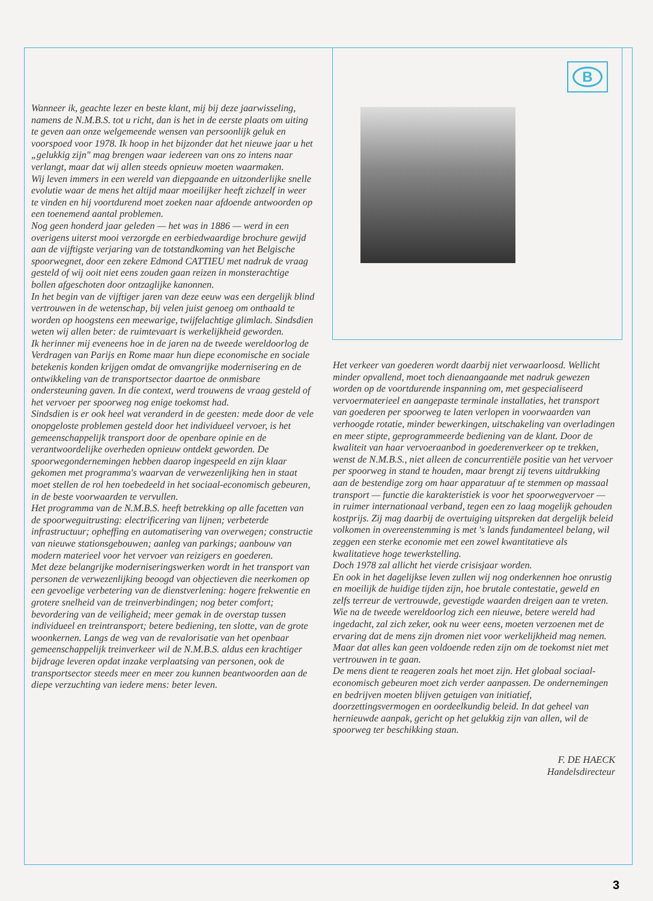B
Wanneer ik, geachte lezer en beste klant, mij bij deze jaarwisseling, namens de N.M.B.S. tot u richt, dan is het in de eerste plaats om uiting te geven aan onze welgemeende wensen van persoonlijk geluk en voorspoed voor 1978. Ik hoop in het bijzonder dat het nieuwe jaar u het „gelukkig zijn" mag brengen waar iedereen van ons zo intens naar verlangt, maar dat wij allen steeds opnieuw moeten waarmaken.
Wij leven immers in een wereld van diepgaande en uitzonderlijke snelle evolutie waar de mens het altijd maar moeilijker heeft zichzelf in weer te vinden en hij voortdurend moet zoeken naar afdoende antwoorden op een toenemend aantal problemen.
Nog geen honderd jaar geleden — het was in 1886 — werd in een overigens uiterst mooi verzorgde en eerbiedwaardige brochure gewijd aan de vijftigste verjaring van de totstandkoming van het Belgische spoorwegnet, door een zekere Edmond CATTIEU met nadruk de vraag gesteld of wij ooit niet eens zouden gaan reizen in monsterachtige bollen afgeschoten door ontzaglijke kanonnen.
In het begin van de vijftiger jaren van deze eeuw was een dergelijk blind vertrouwen in de wetenschap, bij velen juist genoeg om onthaald te worden op hoogstens een meewarige, twijfelachtige glimlach. Sindsdien weten wij allen beter: de ruimtevaart is werkelijkheid geworden.
Ik herinner mij eveneens hoe in de jaren na de tweede wereldoorlog de Verdragen van Parijs en Rome maar hun diepe economische en sociale betekenis konden krijgen omdat de omvangrijke modernisering en de ontwikkeling van de transportsector daartoe de onmisbare ondersteuning gaven. In die context, werd trouwens de vraag gesteld of het vervoer per spoorweg nog enige toekomst had.
Sindsdien is er ook heel wat veranderd in de geesten: mede door de vele onopgeloste problemen gesteld door het individueel vervoer, is het gemeenschappelijk transport door de openbare opinie en de verantwoordelijke overheden opnieuw ontdekt geworden. De spoorwegondernemingen hebben daarop ingespeeld en zijn klaar gekomen met programma's waarvan de verwezenlijking hen in staat moet stellen de rol hen toebedeeld in het sociaal-economisch gebeuren, in de beste voorwaarden te vervullen.
Het programma van de N.M.B.S. heeft betrekking op alle facetten van de spoorweguitrusting: electrificering van lijnen; verbeterde infrastructuur; opheffing en automatisering van overwegen; constructie van nieuwe stationsgebouwen; aanleg van parkings; aanbouw van modern materieel voor het vervoer van reizigers en goederen.
Met deze belangrijke moderniseringswerken wordt in het transport van personen de verwezenlijking beoogd van objectieven die neerkomen op een gevoelige verbetering van de dienstverlening: hogere frekwentie en grotere snelheid van de treinverbindingen; nog beter comfort; bevordering van de veiligheid; meer gemak in de overstap tussen individueel en treintransport; betere bediening, ten slotte, van de grote woonkernen. Langs de weg van de revalorisatie van het openbaar gemeenschappelijk treinverkeer wil de N.M.B.S. aldus een krachtiger bijdrage leveren opdat inzake verplaatsing van personen, ook de transportsector steeds meer en meer zou kunnen beantwoorden aan de diepe verzuchting van iedere mens: beter leven.
Het verkeer van goederen wordt daarbij niet verwaarloosd. Wellicht minder opvallend, moet toch dienaangaande met nadruk gewezen worden op de voortdurende inspanning om, met gespecialiseerd vervoermaterieel en aangepaste terminale installaties, het transport van goederen per spoorweg te laten verlopen in voorwaarden van verhoogde rotatie, minder bewerkingen, uitschakeling van overladingen en meer stipte, geprogrammeerde bediening van de klant. Door de kwaliteit van haar vervoeraanbod in goederenverkeer op te trekken, wenst de N.M.B.S., niet alleen de concurrentiële positie van het vervoer per spoorweg in stand te houden, maar brengt zij tevens uitdrukking aan de bestendige zorg om haar apparatuur af te stemmen op massaal transport — functie die karakteristiek is voor het spoorwegvervoer — in ruimer internationaal verband, tegen een zo laag mogelijk gehouden kostprijs. Zij mag daarbij de overtuiging uitspreken dat dergelijk beleid volkomen in overeenstemming is met 's lands fundamenteel belang, wil zeggen een sterke economie met een zowel kwantitatieve als kwalitatieve hoge tewerkstelling.
Doch 1978 zal allicht het vierde crisisjaar worden.
En ook in het dagelijkse leven zullen wij nog onderkennen hoe onrustig en moeilijk de huidige tijden zijn, hoe brutale contestatie, geweld en zelfs terreur de vertrouwde, gevestigde waarden dreigen aan te vreten. Wie na de tweede wereldoorlog zich een nieuwe, betere wereld had ingedacht, zal zich zeker, ook nu weer eens, moeten verzoenen met de ervaring dat de mens zijn dromen niet voor werkelijkheid mag nemen.
Maar dat alles kan geen voldoende reden zijn om de toekomst niet met vertrouwen in te gaan.
De mens dient te reageren zoals het moet zijn. Het globaal sociaal-economisch gebeuren moet zich verder aanpassen. De ondernemingen en bedrijven moeten blijven getuigen van initiatief, doorzettingsvermogen en oordeelkundig beleid. In dat geheel van hernieuwde aanpak, gericht op het gelukkig zijn van allen, wil de spoorweg ter beschikking staan.
F. DE HAECK
Handelsdirecteur
3